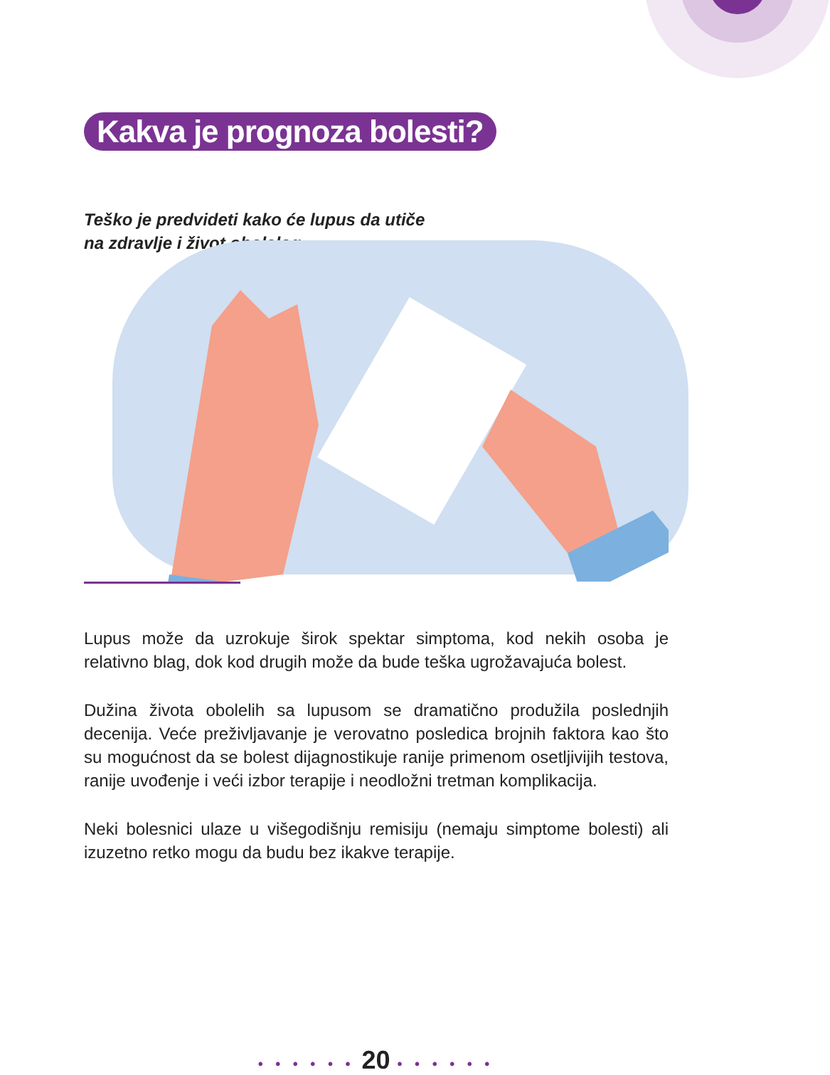Kakva je prognoza bolesti?
Teško je predvideti kako će lupus da utiče
na zdravlje i život obolelog
Lupus može da uzrokuje širok spektar simptoma, kod nekih osoba je relativno blag, dok kod drugih može da bude teška ugrožavajuća bolest.
Dužina života obolelih sa lupusom se dramatično produžila poslednjih decenija. Veće preživljavanje je verovatno posledica brojnih faktora kao što su mogućnost da se bolest dijagnostikuje ranije primenom osetljivijih testova, ranije uvođenje i veći izbor terapije i neodložni tretman komplikacija.
Neki bolesnici ulaze u višegodišnju remisiju (nemaju simptome bolesti) ali izuzetno retko mogu da budu bez ikakve terapije.
• • • • • • 20 • • • • • •